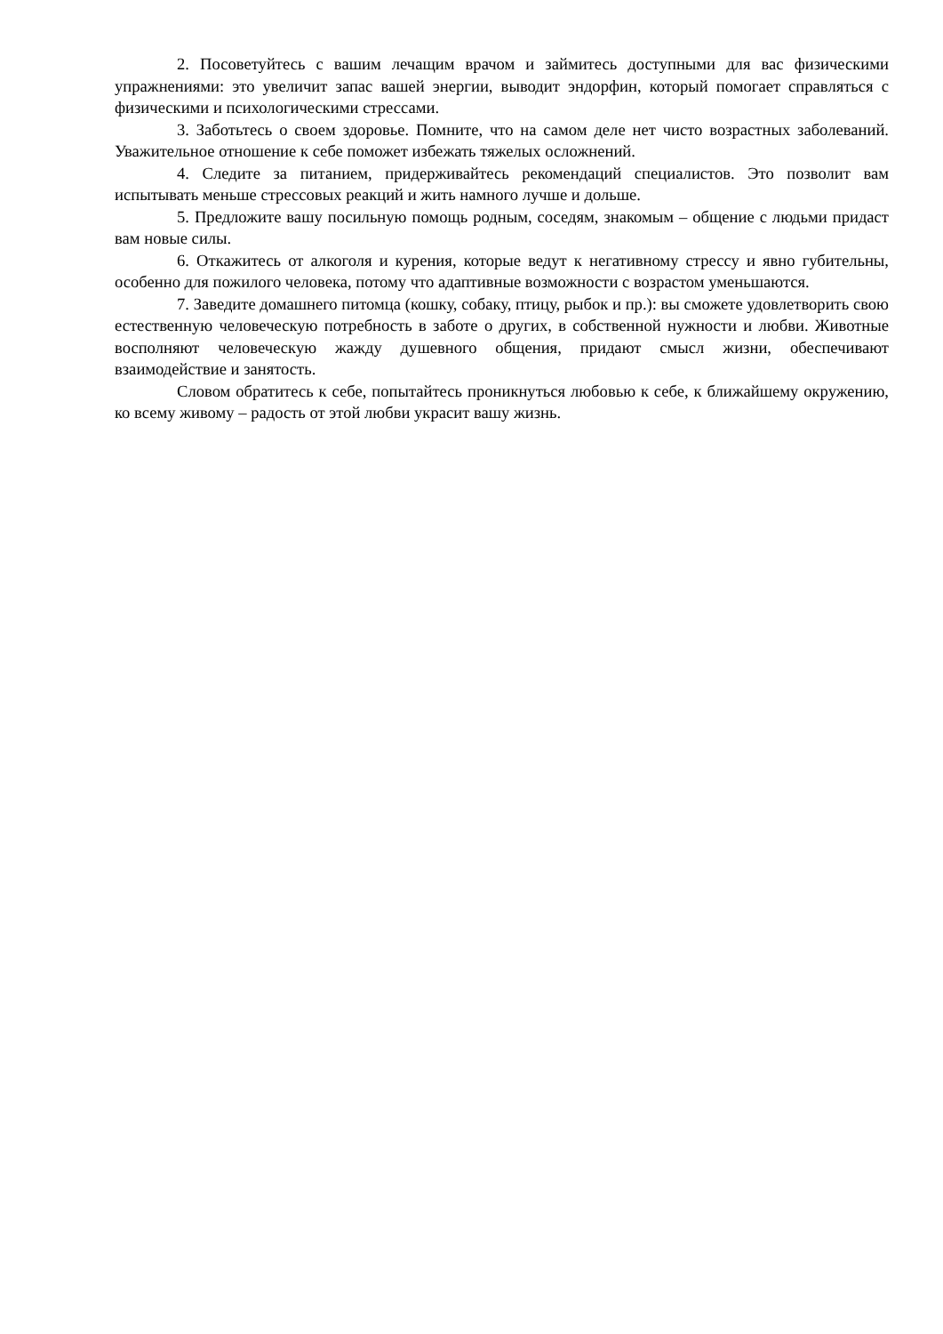2. Посоветуйтесь с вашим лечащим врачом и займитесь доступными для вас физическими упражнениями: это увеличит запас вашей энергии, выводит эндорфин, который помогает справляться с физическими и психологическими стрессами.
3. Заботьтесь о своем здоровье. Помните, что на самом деле нет чисто возрастных заболеваний. Уважительное отношение к себе поможет избежать тяжелых осложнений.
4. Следите за питанием, придерживайтесь рекомендаций специалистов. Это позволит вам испытывать меньше стрессовых реакций и жить намного лучше и дольше.
5. Предложите вашу посильную помощь родным, соседям, знакомым – общение с людьми придаст вам новые силы.
6. Откажитесь от алкоголя и курения, которые ведут к негативному стрессу и явно губительны, особенно для пожилого человека, потому что адаптивные возможности с возрастом уменьшаются.
7. Заведите домашнего питомца (кошку, собаку, птицу, рыбок и пр.): вы сможете удовлетворить свою естественную человеческую потребность в заботе о других, в собственной нужности и любви. Животные восполняют человеческую жажду душевного общения, придают смысл жизни, обеспечивают взаимодействие и занятость.
Словом обратитесь к себе, попытайтесь проникнуться любовью к себе, к ближайшему окружению, ко всему живому – радость от этой любви украсит вашу жизнь.